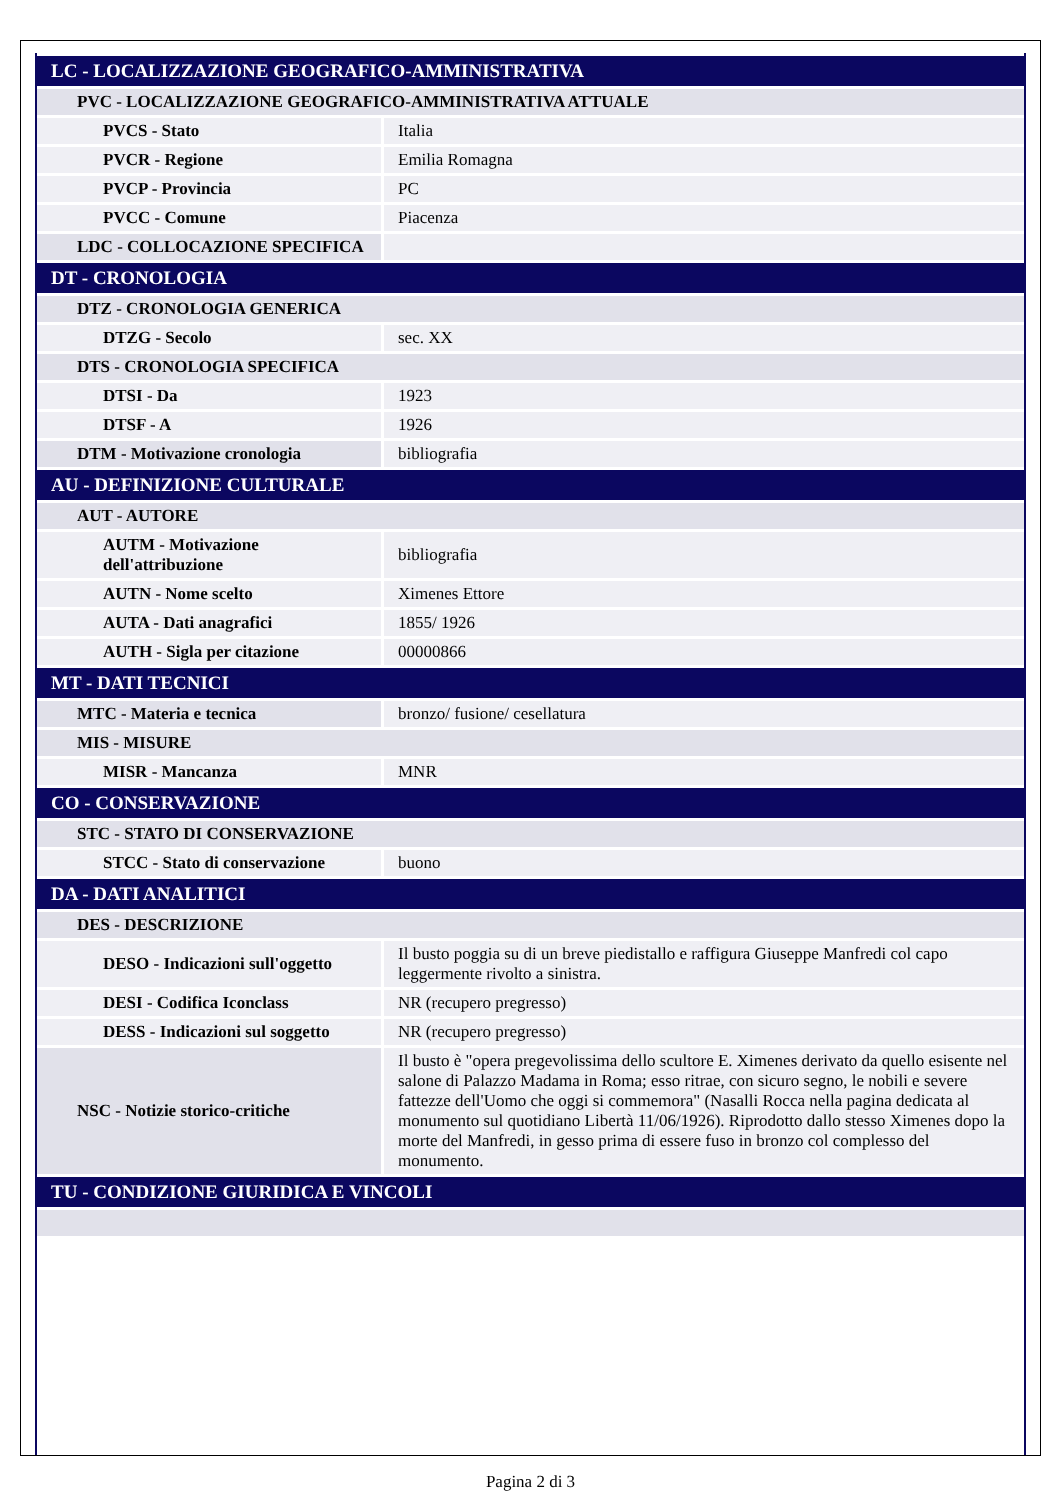| LC - LOCALIZZAZIONE GEOGRAFICO-AMMINISTRATIVA | |
| PVC - LOCALIZZAZIONE GEOGRAFICO-AMMINISTRATIVA ATTUALE | |
| PVCS - Stato | Italia |
| PVCR - Regione | Emilia Romagna |
| PVCP - Provincia | PC |
| PVCC - Comune | Piacenza |
| LDC - COLLOCAZIONE SPECIFICA | |
| DT - CRONOLOGIA | |
| DTZ - CRONOLOGIA GENERICA | |
| DTZG - Secolo | sec. XX |
| DTS - CRONOLOGIA SPECIFICA | |
| DTSI - Da | 1923 |
| DTSF - A | 1926 |
| DTM - Motivazione cronologia | bibliografia |
| AU - DEFINIZIONE CULTURALE | |
| AUT - AUTORE | |
| AUTM - Motivazione dell'attribuzione | bibliografia |
| AUTN - Nome scelto | Ximenes Ettore |
| AUTA - Dati anagrafici | 1855/ 1926 |
| AUTH - Sigla per citazione | 00000866 |
| MT - DATI TECNICI | |
| MTC - Materia e tecnica | bronzo/ fusione/ cesellatura |
| MIS - MISURE | |
| MISR - Mancanza | MNR |
| CO - CONSERVAZIONE | |
| STC - STATO DI CONSERVAZIONE | |
| STCC - Stato di conservazione | buono |
| DA - DATI ANALITICI | |
| DES - DESCRIZIONE | |
| DESO - Indicazioni sull'oggetto | Il busto poggia su di un breve piedistallo e raffigura Giuseppe Manfredi col capo leggermente rivolto a sinistra. |
| DESI - Codifica Iconclass | NR (recupero pregresso) |
| DESS - Indicazioni sul soggetto | NR (recupero pregresso) |
| NSC - Notizie storico-critiche | Il busto è "opera pregevolissima dello scultore E. Ximenes derivato da quello esisente nel salone di Palazzo Madama in Roma; esso ritrae, con sicuro segno, le nobili e severe fattezze dell'Uomo che oggi si commemora" (Nasalli Rocca nella pagina dedicata al monumento sul quotidiano Libertà 11/06/1926). Riprodotto dallo stesso Ximenes dopo la morte del Manfredi, in gesso prima di essere fuso in bronzo col complesso del monumento. |
| TU - CONDIZIONE GIURIDICA E VINCOLI | |
Pagina 2 di 3